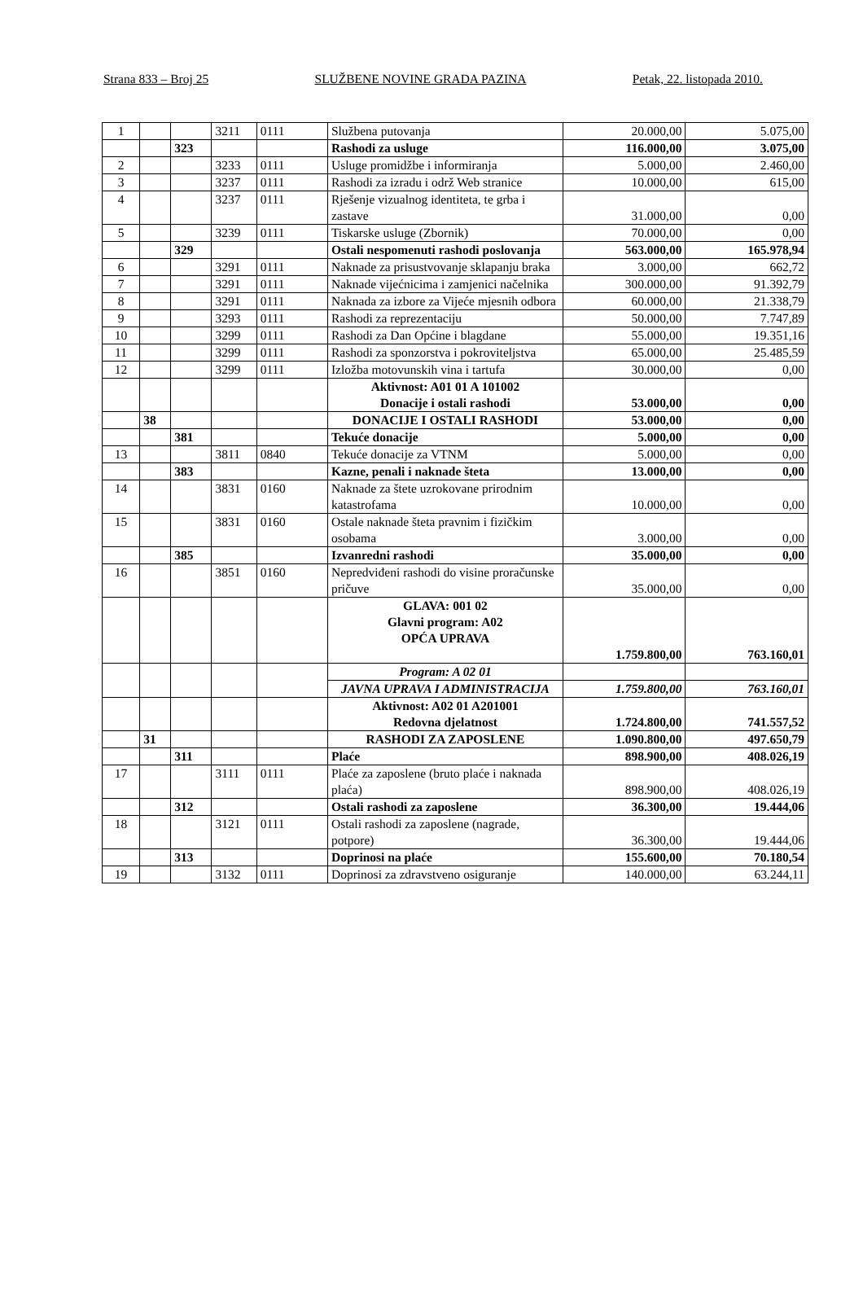Strana 833 – Broj 25 SLUŽBENE NOVINE GRADA PAZINA Petak, 22. listopada 2010.
| 1 | | | 3211 | 0111 | Službena putovanja | 20.000,00 | 5.075,00 |
| | | 323 | | | Rashodi za usluge | 116.000,00 | 3.075,00 |
| 2 | | | 3233 | 0111 | Usluge promidžbe i informiranja | 5.000,00 | 2.460,00 |
| 3 | | | 3237 | 0111 | Rashodi za izradu i održ Web stranice | 10.000,00 | 615,00 |
| 4 | | | 3237 | 0111 | Rješenje vizualnog identiteta, te grba i zastave | 31.000,00 | 0,00 |
| 5 | | | 3239 | 0111 | Tiskarske usluge (Zbornik) | 70.000,00 | 0,00 |
| | | 329 | | | Ostali nespomenuti rashodi poslovanja | 563.000,00 | 165.978,94 |
| 6 | | | 3291 | 0111 | Naknade za prisustvovanje sklapanju braka | 3.000,00 | 662,72 |
| 7 | | | 3291 | 0111 | Naknade vijećnicima i zamjenici načelnika | 300.000,00 | 91.392,79 |
| 8 | | | 3291 | 0111 | Naknada za izbore za Vijeće mjesnih odbora | 60.000,00 | 21.338,79 |
| 9 | | | 3293 | 0111 | Rashodi za reprezentaciju | 50.000,00 | 7.747,89 |
| 10 | | | 3299 | 0111 | Rashodi za Dan Općine i blagdane | 55.000,00 | 19.351,16 |
| 11 | | | 3299 | 0111 | Rashodi za sponzorstva i pokroviteljstva | 65.000,00 | 25.485,59 |
| 12 | | | 3299 | 0111 | Izložba motovunskih vina i tartufa | 30.000,00 | 0,00 |
| | | | | | Aktivnost: A01 01 A 101002 Donacije i ostali rashodi | 53.000,00 | 0,00 |
| | 38 | | | | DONACIJE I OSTALI RASHODI | 53.000,00 | 0,00 |
| | | 381 | | | Tekuće donacije | 5.000,00 | 0,00 |
| 13 | | | 3811 | 0840 | Tekuće donacije za VTNM | 5.000,00 | 0,00 |
| | | 383 | | | Kazne, penali i naknade šteta | 13.000,00 | 0,00 |
| 14 | | | 3831 | 0160 | Naknade za štete uzrokovane prirodnim katastrofama | 10.000,00 | 0,00 |
| 15 | | | 3831 | 0160 | Ostale naknade šteta pravnim i fizičkim osobama | 3.000,00 | 0,00 |
| | | 385 | | | Izvanredni rashodi | 35.000,00 | 0,00 |
| 16 | | | 3851 | 0160 | Nepredviđeni rashodi do visine proračunske pričuve | 35.000,00 | 0,00 |
| | | | | | GLAVA: 001 02 Glavni program: A02 OPĆA UPRAVA | 1.759.800,00 | 763.160,01 |
| | | | | | Program: A 02 01 | | |
| | | | | | JAVNA UPRAVA I ADMINISTRACIJA | 1.759.800,00 | 763.160,01 |
| | | | | | Aktivnost: A02 01 A201001 Redovna djelatnost | 1.724.800,00 | 741.557,52 |
| | 31 | | | | RASHODI ZA ZAPOSLENE | 1.090.800,00 | 497.650,79 |
| | | 311 | | | Plaće | 898.900,00 | 408.026,19 |
| 17 | | | 3111 | 0111 | Plaće za zaposlene (bruto plaće i naknada plaća) | 898.900,00 | 408.026,19 |
| | | 312 | | | Ostali rashodi za zaposlene | 36.300,00 | 19.444,06 |
| 18 | | | 3121 | 0111 | Ostali rashodi za zaposlene (nagrade, potpore) | 36.300,00 | 19.444,06 |
| | | 313 | | | Doprinosi na plaće | 155.600,00 | 70.180,54 |
| 19 | | | 3132 | 0111 | Doprinosi za zdravstveno osiguranje | 140.000,00 | 63.244,11 |